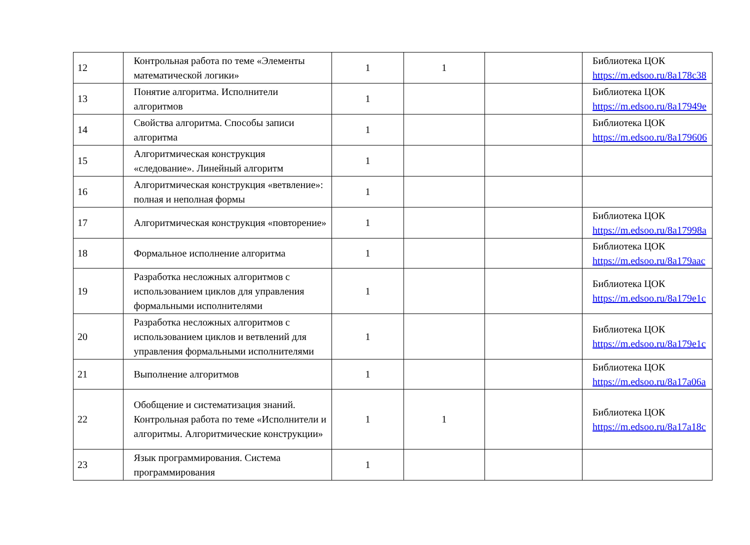| 12 | Контрольная работа по теме «Элементы математической логики» | 1 | 1 | | Библиотека ЦОК https://m.edsoo.ru/8a178c38 |
| 13 | Понятие алгоритма. Исполнители алгоритмов | 1 | | | Библиотека ЦОК https://m.edsoo.ru/8a17949e |
| 14 | Свойства алгоритма. Способы записи алгоритма | 1 | | | Библиотека ЦОК https://m.edsoo.ru/8a179606 |
| 15 | Алгоритмическая конструкция «следование». Линейный алгоритм | 1 | | | |
| 16 | Алгоритмическая конструкция «ветвление»: полная и неполная формы | 1 | | | |
| 17 | Алгоритмическая конструкция «повторение» | 1 | | | Библиотека ЦОК https://m.edsoo.ru/8a17998a |
| 18 | Формальное исполнение алгоритма | 1 | | | Библиотека ЦОК https://m.edsoo.ru/8a179aac |
| 19 | Разработка несложных алгоритмов с использованием циклов для управления формальными исполнителями | 1 | | | Библиотека ЦОК https://m.edsoo.ru/8a179e1c |
| 20 | Разработка несложных алгоритмов с использованием циклов и ветвлений для управления формальными исполнителями | 1 | | | Библиотека ЦОК https://m.edsoo.ru/8a179e1c |
| 21 | Выполнение алгоритмов | 1 | | | Библиотека ЦОК https://m.edsoo.ru/8a17a06a |
| 22 | Обобщение и систематизация знаний. Контрольная работа по теме «Исполнители и алгоритмы. Алгоритмические конструкции» | 1 | 1 | | Библиотека ЦОК https://m.edsoo.ru/8a17a18c |
| 23 | Язык программирования. Система программирования | 1 | | | |